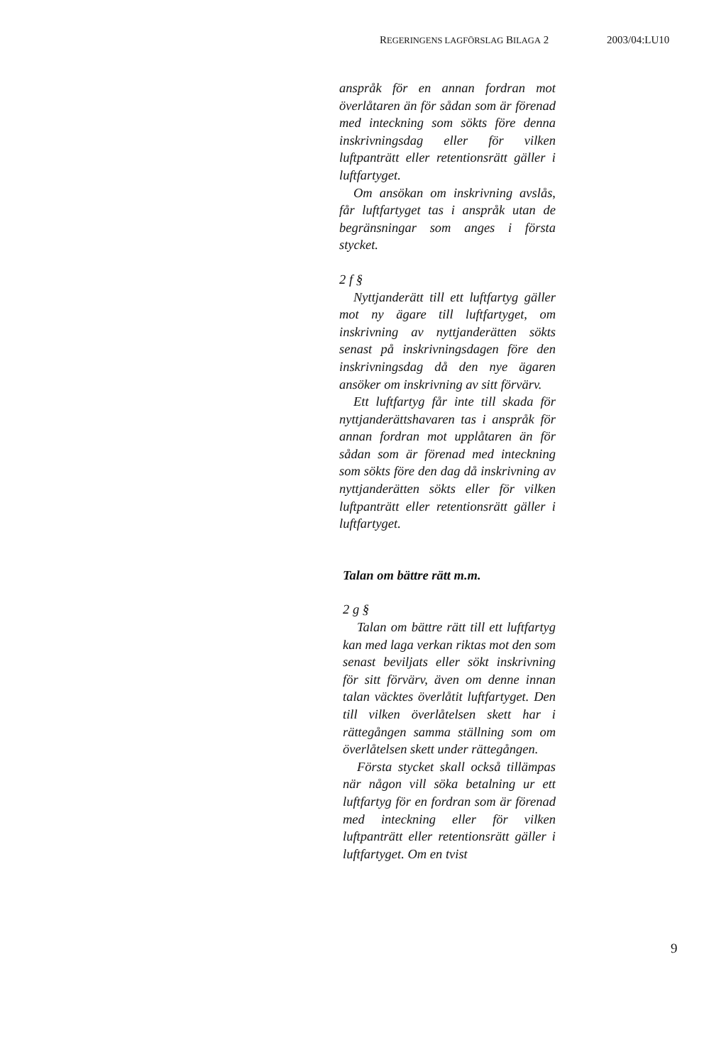REGERINGENS LAGFÖRSLAG BILAGA 2 2003/04:LU10
anspråk för en annan fordran mot överlåtaren än för sådan som är förenad med inteckning som sökts före denna inskrivningsdag eller för vilken luftpanträtt eller retentionsrätt gäller i luftfartyget.
Om ansökan om inskrivning avslås, får luftfartyget tas i anspråk utan de begränsningar som anges i första stycket.
2 f §
Nyttjanderätt till ett luftfartyg gäller mot ny ägare till luftfartyget, om inskrivning av nyttjanderätten sökts senast på inskrivningsdagen före den inskrivningsdag då den nye ägaren ansöker om inskrivning av sitt förvärv.
Ett luftfartyg får inte till skada för nyttjanderättshavaren tas i anspråk för annan fordran mot upplåtaren än för sådan som är förenad med inteckning som sökts före den dag då inskrivning av nyttjanderätten sökts eller för vilken luftpanträtt eller retentionsrätt gäller i luftfartyget.
Talan om bättre rätt m.m.
2 g §
Talan om bättre rätt till ett luftfartyg kan med laga verkan riktas mot den som senast beviljats eller sökt inskrivning för sitt förvärv, även om denne innan talan väcktes överlåtit luftfartyget. Den till vilken överlåtelsen skett har i rättegången samma ställning som om överlåtelsen skett under rättegången.
Första stycket skall också tillämpas när någon vill söka betalning ur ett luftfartyg för en fordran som är förenad med inteckning eller för vilken luftpanträtt eller retentionsrätt gäller i luftfartyget. Om en tvist
9